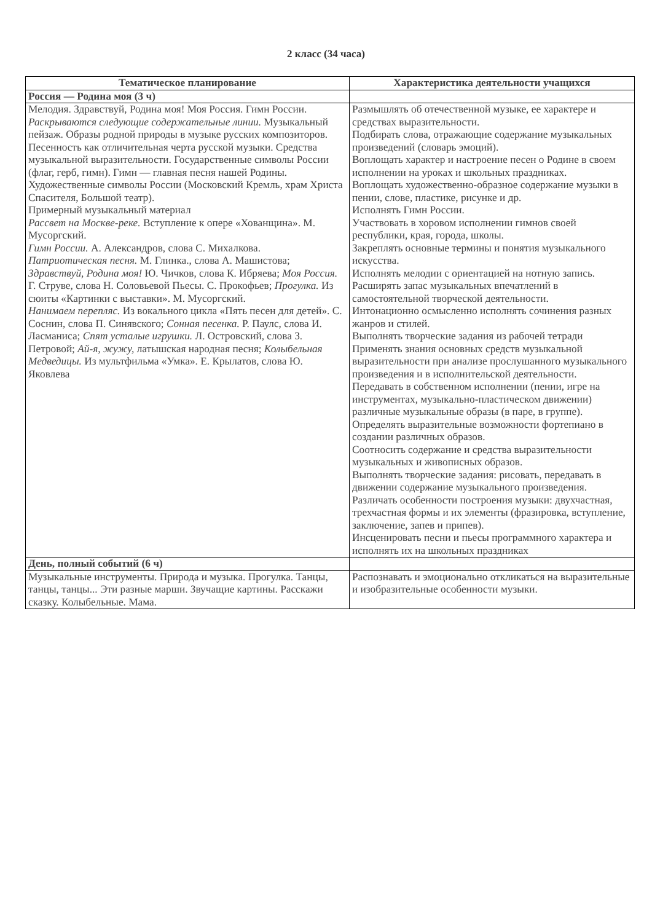2 класс (34 часа)
| Тематическое планирование | Характеристика деятельности учащихся |
| --- | --- |
| Россия — Родина моя (3 ч) | |
| Мелодия. Здравствуй, Родина моя! Моя Россия. Гимн России. Раскрываются следующие содержательные линии. Музыкальный пейзаж. Образы родной природы в музыке русских композиторов. Песенность как отличительная черта русской музыки. Средства музыкальной выразительности. Государственные символы России (флаг, герб, гимн). Гимн — главная песня нашей Родины. Художественные символы России (Московский Кремль, храм Христа Спасителя, Большой театр). Примерный музыкальный материал Рассвет на Москве-реке. Вступление к опере «Хованщина». М. Мусоргский. Гимн России. А. Александров, слова С. Михалкова. Патриотическая песня. М. Глинка., слова А. Машистова; Здравствуй, Родина моя! Ю. Чичков, слова К. Ибряева; Моя Россия. Г. Струве, слова Н. Соловьевой Пьесы. С. Прокофьев; Прогулка. Из сюиты «Картинки с выставки». М. Мусоргский. Нанимаем перепляс. Из вокального цикла «Пять песен для детей». С. Соснин, слова П. Синявского; Сонная песенка. Р. Паулс, слова И. Ласманиса; Спят усталые игрушки. Л. Островский, слова 3. Петровой; Ай-я, жужу, латышская народная песня; Колыбельная Медведицы. Из мультфильма «Умка». Е. Крылатов, слова Ю. Яковлева | Размышлять об отечественной музыке, ее характере и средствах выразительности. Подбирать слова, отражающие содержание музыкальных произведений (словарь эмоций). Воплощать характер и настроение песен о Родине в своем исполнении на уроках и школьных праздниках. Воплощать художественно-образное содержание музыки в пении, слове, пластике, рисунке и др. Исполнять Гимн России. Участвовать в хоровом исполнении гимнов своей республики, края, города, школы. Закреплять основные термины и понятия музыкального искусства. Исполнять мелодии с ориентацией на нотную запись. Расширять запас музыкальных впечатлений в самостоятельной творческой деятельности. Интонационно осмысленно исполнять сочинения разных жанров и стилей. Выполнять творческие задания из рабочей тетради Применять знания основных средств музыкальной выразительности при анализе прослушанного музыкального произведения и в исполнительской деятельности. Передавать в собственном исполнении (пении, игре на инструментах, музыкально-пластическом движении) различные музыкальные образы (в паре, в группе). Определять выразительные возможности фортепиано в создании различных образов. Соотносить содержание и средства выразительности музыкальных и живописных образов. Выполнять творческие задания: рисовать, передавать в движении содержание музыкального произведения. Различать особенности построения музыки: двухчастная, трехчастная формы и их элементы (фразировка, вступление, заключение, запев и припев). Инсценировать песни и пьесы программного характера и исполнять их на школьных праздниках |
| День, полный событий (6 ч) | |
| Музыкальные инструменты. Природа и музыка. Прогулка. Танцы, танцы, танцы... Эти разные марши. Звучащие картины. Расскажи сказку. Колыбельные. Мама. | Распознавать и эмоционально откликаться на выразительные и изобразительные особенности музыки. |